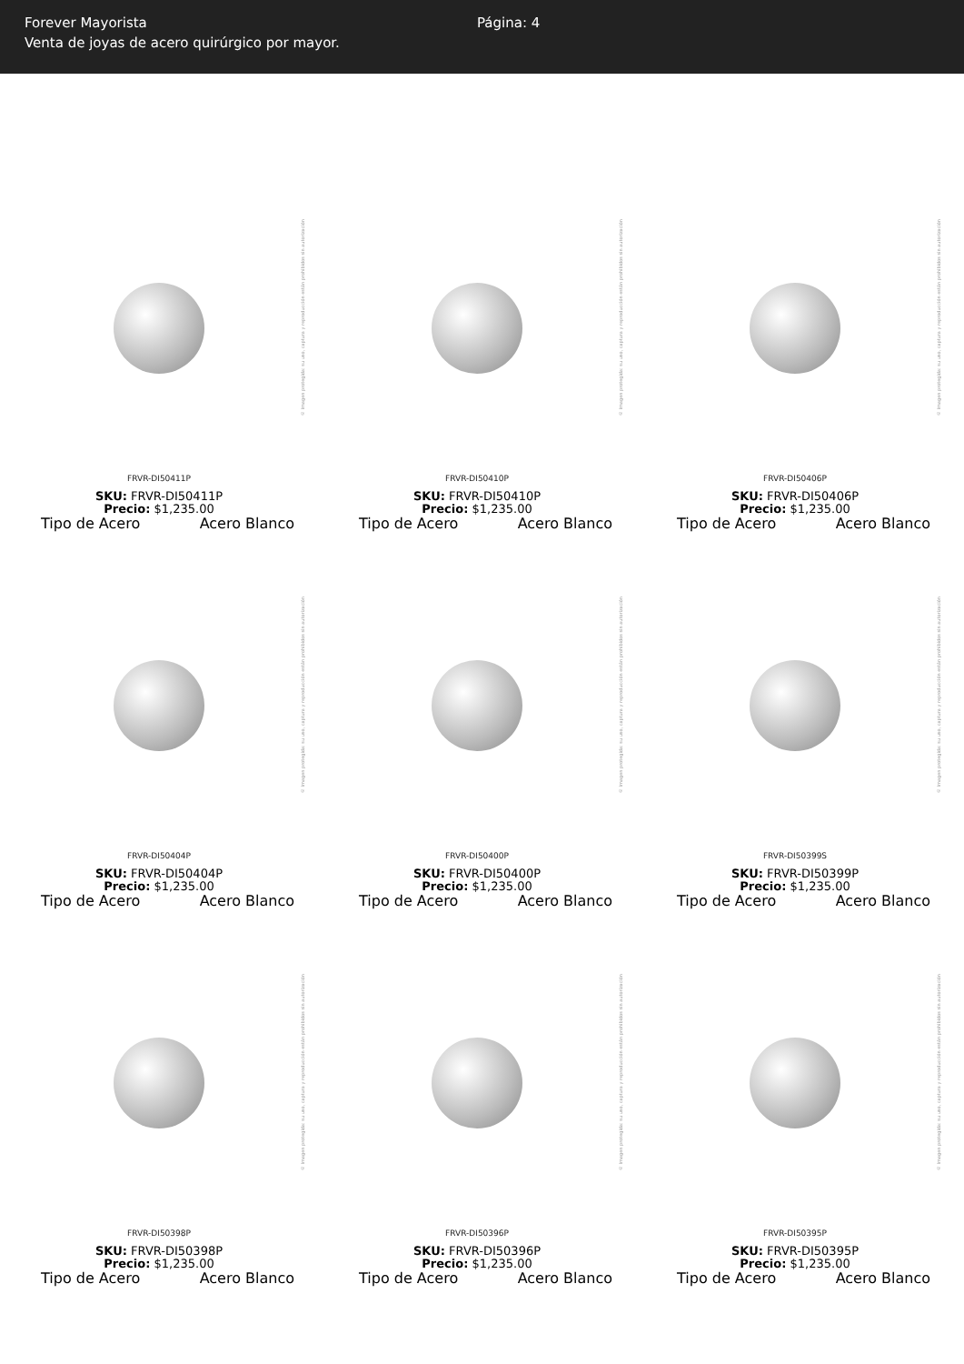Forever Mayorista
Venta de joyas de acero quirúrgico por mayor.
Página: 4
© Imagen protegida: su uso, captura y reproducción están prohibidos sin autorización
FRVR-DI50411P
SKU: FRVR-DI50411P
Precio: $1,235.00
Tipo de Acero Acero Blanco
© Imagen protegida: su uso, captura y reproducción están prohibidos sin autorización
FRVR-DI50410P
SKU: FRVR-DI50410P
Precio: $1,235.00
Tipo de Acero Acero Blanco
© Imagen protegida: su uso, captura y reproducción están prohibidos sin autorización
FRVR-DI50406P
SKU: FRVR-DI50406P
Precio: $1,235.00
Tipo de Acero Acero Blanco
© Imagen protegida: su uso, captura y reproducción están prohibidos sin autorización
FRVR-DI50404P
SKU: FRVR-DI50404P
Precio: $1,235.00
Tipo de Acero Acero Blanco
© Imagen protegida: su uso, captura y reproducción están prohibidos sin autorización
FRVR-DI50400P
SKU: FRVR-DI50400P
Precio: $1,235.00
Tipo de Acero Acero Blanco
© Imagen protegida: su uso, captura y reproducción están prohibidos sin autorización
FRVR-DI50399S
SKU: FRVR-DI50399P
Precio: $1,235.00
Tipo de Acero Acero Blanco
© Imagen protegida: su uso, captura y reproducción están prohibidos sin autorización
FRVR-DI50398P
SKU: FRVR-DI50398P
Precio: $1,235.00
Tipo de Acero Acero Blanco
© Imagen protegida: su uso, captura y reproducción están prohibidos sin autorización
FRVR-DI50396P
SKU: FRVR-DI50396P
Precio: $1,235.00
Tipo de Acero Acero Blanco
© Imagen protegida: su uso, captura y reproducción están prohibidos sin autorización
FRVR-DI50395P
SKU: FRVR-DI50395P
Precio: $1,235.00
Tipo de Acero Acero Blanco